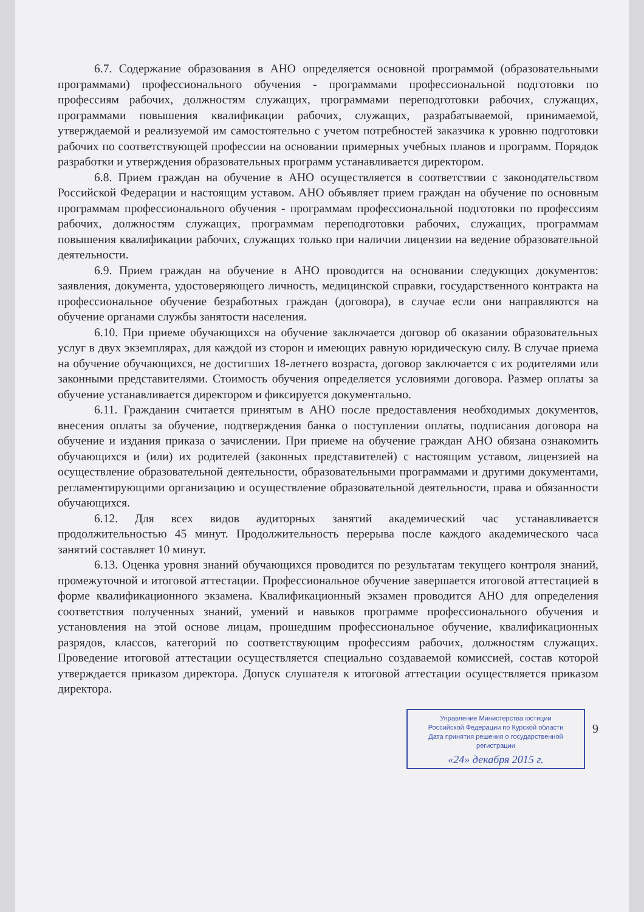6.7. Содержание образования в АНО определяется основной программой (образовательными программами) профессионального обучения - программами профессиональной подготовки по профессиям рабочих, должностям служащих, программами переподготовки рабочих, служащих, программами повышения квалификации рабочих, служащих, разрабатываемой, принимаемой, утверждаемой и реализуемой им самостоятельно с учетом потребностей заказчика к уровню подготовки рабочих по соответствующей профессии на основании примерных учебных планов и программ. Порядок разработки и утверждения образовательных программ устанавливается директором.
6.8. Прием граждан на обучение в АНО осуществляется в соответствии с законодательством Российской Федерации и настоящим уставом. АНО объявляет прием граждан на обучение по основным программам профессионального обучения - программам профессиональной подготовки по профессиям рабочих, должностям служащих, программам переподготовки рабочих, служащих, программам повышения квалификации рабочих, служащих только при наличии лицензии на ведение образовательной деятельности.
6.9. Прием граждан на обучение в АНО проводится на основании следующих документов: заявления, документа, удостоверяющего личность, медицинской справки, государственного контракта на профессиональное обучение безработных граждан (договора), в случае если они направляются на обучение органами службы занятости населения.
6.10. При приеме обучающихся на обучение заключается договор об оказании образовательных услуг в двух экземплярах, для каждой из сторон и имеющих равную юридическую силу. В случае приема на обучение обучающихся, не достигших 18-летнего возраста, договор заключается с их родителями или законными представителями. Стоимость обучения определяется условиями договора. Размер оплаты за обучение устанавливается директором и фиксируется документально.
6.11. Гражданин считается принятым в АНО после предоставления необходимых документов, внесения оплаты за обучение, подтверждения банка о поступлении оплаты, подписания договора на обучение и издания приказа о зачислении. При приеме на обучение граждан АНО обязана ознакомить обучающихся и (или) их родителей (законных представителей) с настоящим уставом, лицензией на осуществление образовательной деятельности, образовательными программами и другими документами, регламентирующими организацию и осуществление образовательной деятельности, права и обязанности обучающихся.
6.12. Для всех видов аудиторных занятий академический час устанавливается продолжительностью 45 минут. Продолжительность перерыва после каждого академического часа занятий составляет 10 минут.
6.13. Оценка уровня знаний обучающихся проводится по результатам текущего контроля знаний, промежуточной и итоговой аттестации. Профессиональное обучение завершается итоговой аттестацией в форме квалификационного экзамена. Квалификационный экзамен проводится АНО для определения соответствия полученных знаний, умений и навыков программе профессионального обучения и установления на этой основе лицам, прошедшим профессиональное обучение, квалификационных разрядов, классов, категорий по соответствующим профессиям рабочих, должностям служащих. Проведение итоговой аттестации осуществляется специально создаваемой комиссией, состав которой утверждается приказом директора. Допуск слушателя к итоговой аттестации осуществляется приказом директора.
Управление Министерства юстиции
Российской Федерации по Курской области
Дата принятия решения о государственной регистрации
«24» декабря 2015 г.
9